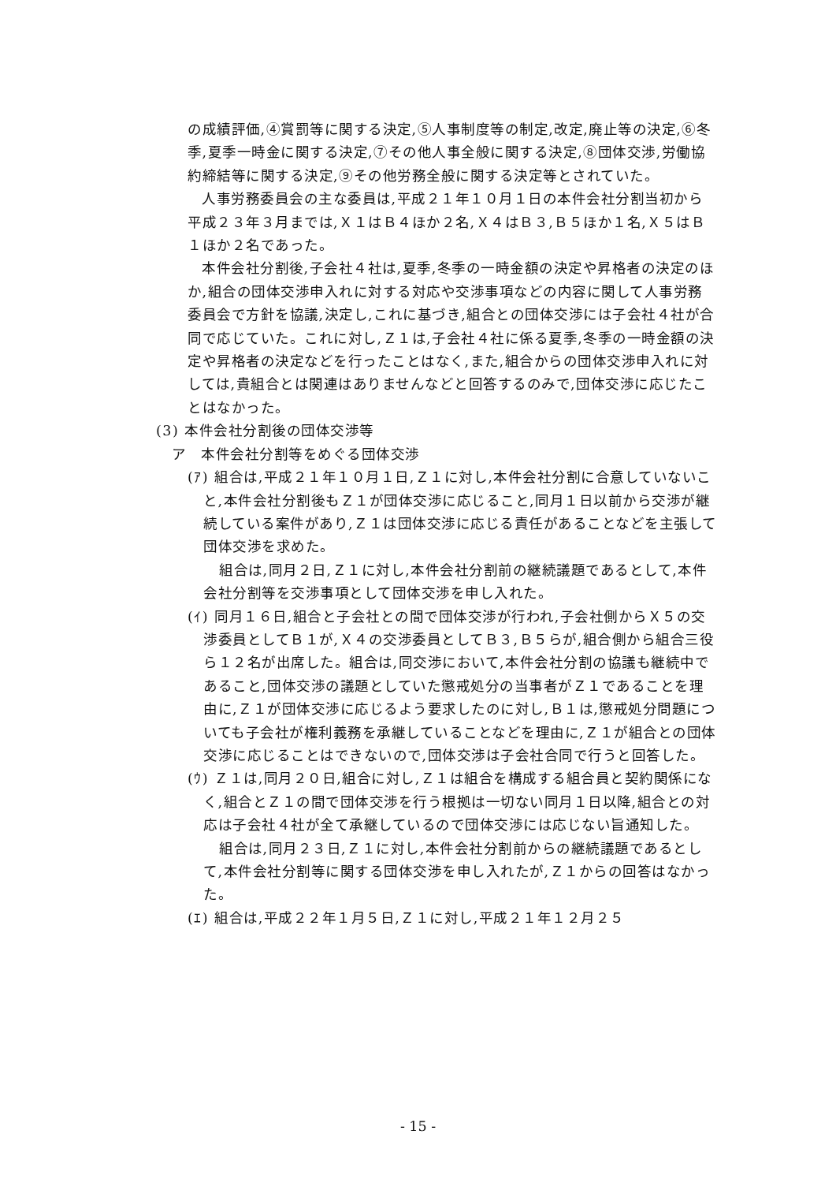の成績評価,④賞罰等に関する決定,⑤人事制度等の制定,改定,廃止等の決定,⑥冬季,夏季一時金に関する決定,⑦その他人事全般に関する決定,⑧団体交渉,労働協約締結等に関する決定,⑨その他労務全般に関する決定等とされていた。
人事労務委員会の主な委員は,平成２１年１０月１日の本件会社分割当初から平成２３年３月までは,Ｘ１はＢ４ほか２名,Ｘ４はＢ３,Ｂ５ほか１名,Ｘ５はＢ１ほか２名であった。
本件会社分割後,子会社４社は,夏季,冬季の一時金額の決定や昇格者の決定のほか,組合の団体交渉申入れに対する対応や交渉事項などの内容に関して人事労務委員会で方針を協議,決定し,これに基づき,組合との団体交渉には子会社４社が合同で応じていた。これに対し,Ｚ１は,子会社４社に係る夏季,冬季の一時金額の決定や昇格者の決定などを行ったことはなく,また,組合からの団体交渉申入れに対しては,貴組合とは関連はありませんなどと回答するのみで,団体交渉に応じたことはなかった。
(3) 本件会社分割後の団体交渉等
ア　本件会社分割等をめぐる団体交渉
(ｱ) 組合は,平成２１年１０月１日,Ｚ１に対し,本件会社分割に合意していないこと,本件会社分割後もＺ１が団体交渉に応じること,同月１日以前から交渉が継続している案件があり,Ｚ１は団体交渉に応じる責任があることなどを主張して団体交渉を求めた。
組合は,同月２日,Ｚ１に対し,本件会社分割前の継続議題であるとして,本件会社分割等を交渉事項として団体交渉を申し入れた。
(ｲ) 同月１６日,組合と子会社との間で団体交渉が行われ,子会社側からＸ５の交渉委員としてＢ１が,Ｘ４の交渉委員としてＢ３,Ｂ５らが,組合側から組合三役ら１２名が出席した。組合は,同交渉において,本件会社分割の協議も継続中であること,団体交渉の議題としていた懲戒処分の当事者がＺ１であることを理由に,Ｚ１が団体交渉に応じるよう要求したのに対し,Ｂ１は,懲戒処分問題についても子会社が権利義務を承継していることなどを理由に,Ｚ１が組合との団体交渉に応じることはできないので,団体交渉は子会社合同で行うと回答した。
(ｳ) Ｚ１は,同月２０日,組合に対し,Ｚ１は組合を構成する組合員と契約関係になく,組合とＺ１の間で団体交渉を行う根拠は一切ない同月１日以降,組合との対応は子会社４社が全て承継しているので団体交渉には応じない旨通知した。
組合は,同月２３日,Ｚ１に対し,本件会社分割前からの継続議題であるとして,本件会社分割等に関する団体交渉を申し入れたが,Ｚ１からの回答はなかった。
(ｴ) 組合は,平成２２年１月５日,Ｚ１に対し,平成２１年１２月２５
- 15 -